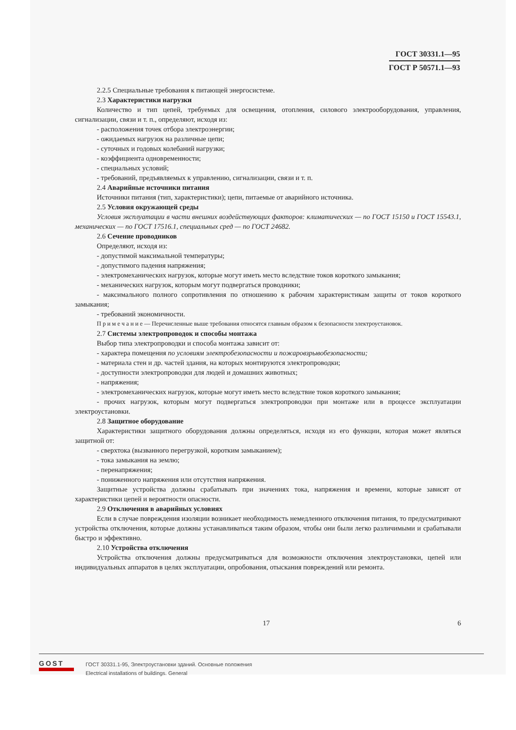ГОСТ 30331.1—95
ГОСТ Р 50571.1—93
2.2.5 Специальные требования к питающей энергосистеме.
2.3 Характеристики нагрузки
Количество и тип цепей, требуемых для освещения, отопления, силового электрооборудования, управления, сигнализации, связи и т. п., определяют, исходя из:
- расположения точек отбора электроэнергии;
- ожидаемых нагрузок на различные цепи;
- суточных и годовых колебаний нагрузки;
- коэффициента одновременности;
- специальных условий;
- требований, предъявляемых к управлению, сигнализации, связи и т. п.
2.4 Аварийные источники питания
Источники питания (тип, характеристики); цепи, питаемые от аварийного источника.
2.5 Условия окружающей среды
Условия эксплуатации в части внешних воздействующих факторов: климатических — по ГОСТ 15150 и ГОСТ 15543.1, механических — по ГОСТ 17516.1, специальных сред — по ГОСТ 24682.
2.6 Сечение проводников
Определяют, исходя из:
- допустимой максимальной температуры;
- допустимого падения напряжения;
- электромеханических нагрузок, которые могут иметь место вследствие токов короткого замыкания;
- механических нагрузок, которым могут подвергаться проводники;
- максимального полного сопротивления по отношению к рабочим характеристикам защиты от токов короткого замыкания;
- требований экономичности.
П р и м е ч а н и е — Перечисленные выше требования относятся главным образом к безопасности электроустановок.
2.7 Системы электропроводок и способы монтажа
Выбор типа электропроводки и способа монтажа зависит от:
- характера помещения по условиям электробезопасности и пожаровзрывобезопасности;
- материала стен и др. частей здания, на которых монтируются электропроводки;
- доступности электропроводки для людей и домашних животных;
- напряжения;
- электромеханических нагрузок, которые могут иметь место вследствие токов короткого замыкания;
- прочих нагрузок, которым могут подвергаться электропроводки при монтаже или в процессе эксплуатации электроустановки.
2.8 Защитное оборудование
Характеристики защитного оборудования должны определяться, исходя из его функции, которая может являться защитной от:
- сверхтока (вызванного перегрузкой, коротким замыканием);
- тока замыкания на землю;
- перенапряжения;
- пониженного напряжения или отсутствия напряжения.
Защитные устройства должны срабатывать при значениях тока, напряжения и времени, которые зависят от характеристики цепей и вероятности опасности.
2.9 Отключения в аварийных условиях
Если в случае повреждения изоляции возникает необходимость немедленного отключения питания, то предусматривают устройства отключения, которые должны устанавливаться таким образом, чтобы они были легко различимыми и срабатывали быстро и эффективно.
2.10 Устройства отключения
Устройства отключения должны предусматриваться для возможности отключения электроустановки, цепей или индивидуальных аппаратов в целях эксплуатации, опробования, отыскания повреждений или ремонта.
17 6
GOST
ГОСТ 30331.1-95, Электроустановки зданий. Основные положения
Electrical installations of buildings. General